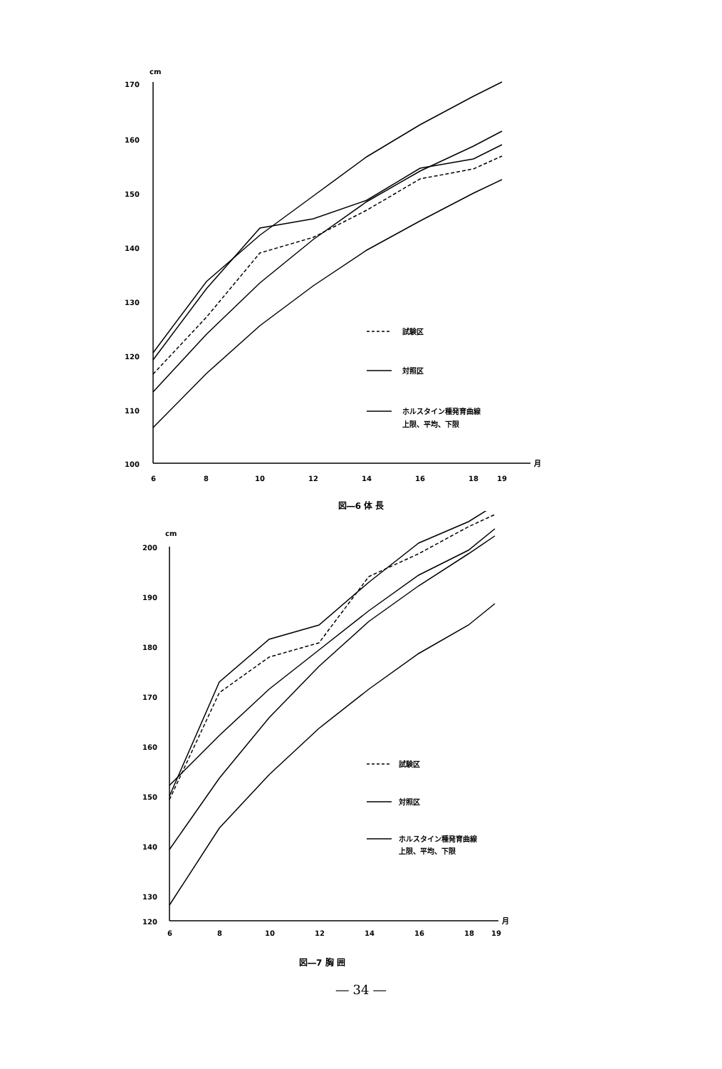cm
170
160
150
140
130
120
110
100
6
8
10
12
14
16
18
19
月
試験区
対照区
ホルスタイン種発育曲線
上限、平均、下限
図―6 体 長
cm
200
190
180
170
160
150
140
130
120
6
8
10
12
14
16
18
19
月
試験区
対照区
ホルスタイン種発育曲線
上限、平均、下限
図―7 胸 囲
― 34 ―